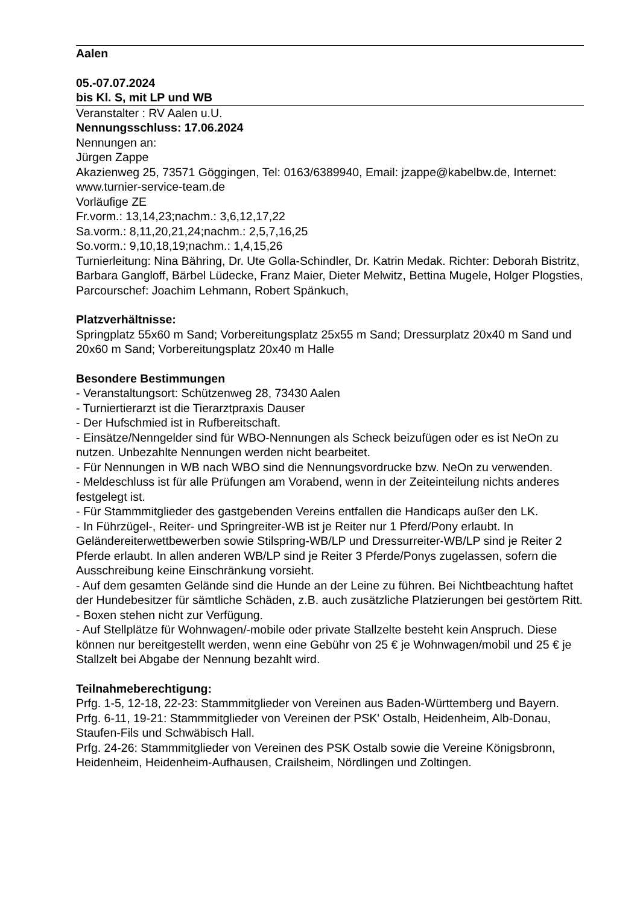Aalen
05.-07.07.2024
bis Kl. S, mit LP und WB
Veranstalter : RV Aalen u.U.
Nennungsschluss: 17.06.2024
Nennungen an:
Jürgen Zappe
Akazienweg 25, 73571 Göggingen, Tel: 0163/6389940, Email: jzappe@kabelbw.de, Internet: www.turnier-service-team.de
Vorläufige ZE
Fr.vorm.: 13,14,23;nachm.: 3,6,12,17,22
Sa.vorm.: 8,11,20,21,24;nachm.: 2,5,7,16,25
So.vorm.: 9,10,18,19;nachm.: 1,4,15,26
Turnierleitung: Nina Bähring, Dr. Ute Golla-Schindler, Dr. Katrin Medak. Richter: Deborah Bistritz, Barbara Gangloff, Bärbel Lüdecke, Franz Maier, Dieter Melwitz, Bettina Mugele, Holger Plogsties, Parcourschef: Joachim Lehmann, Robert Spänkuch,
Platzverhältnisse:
Springplatz 55x60 m Sand; Vorbereitungsplatz 25x55 m Sand; Dressurplatz 20x40 m Sand und 20x60 m Sand; Vorbereitungsplatz 20x40 m Halle
Besondere Bestimmungen
- Veranstaltungsort: Schützenweg 28, 73430 Aalen
- Turniertierarzt ist die Tierarztpraxis Dauser
- Der Hufschmied ist in Rufbereitschaft.
- Einsätze/Nenngelder sind für WBO-Nennungen als Scheck beizufügen oder es ist NeOn zu nutzen. Unbezahlte Nennungen werden nicht bearbeitet.
- Für Nennungen in WB nach WBO sind die Nennungsvordrucke bzw. NeOn zu verwenden.
- Meldeschluss ist für alle Prüfungen am Vorabend, wenn in der Zeiteinteilung nichts anderes festgelegt ist.
- Für Stammmitglieder des gastgebenden Vereins entfallen die Handicaps außer den LK.
- In Führzügel-, Reiter- und Springreiter-WB ist je Reiter nur 1 Pferd/Pony erlaubt. In Geländereiterwettbewerben sowie Stilspring-WB/LP und Dressurreiter-WB/LP sind je Reiter 2 Pferde erlaubt. In allen anderen WB/LP sind je Reiter 3 Pferde/Ponys zugelassen, sofern die Ausschreibung keine Einschränkung vorsieht.
- Auf dem gesamten Gelände sind die Hunde an der Leine zu führen. Bei Nichtbeachtung haftet der Hundebesitzer für sämtliche Schäden, z.B. auch zusätzliche Platzierungen bei gestörtem Ritt.
- Boxen stehen nicht zur Verfügung.
- Auf Stellplätze für Wohnwagen/-mobile oder private Stallzelte besteht kein Anspruch. Diese können nur bereitgestellt werden, wenn eine Gebühr von 25 € je Wohnwagen/mobil und 25 € je Stallzelt bei Abgabe der Nennung bezahlt wird.
Teilnahmeberechtigung:
Prfg. 1-5, 12-18, 22-23: Stammmitglieder von Vereinen aus Baden-Württemberg und Bayern.
Prfg. 6-11, 19-21: Stammmitglieder von Vereinen der PSK' Ostalb, Heidenheim, Alb-Donau, Staufen-Fils und Schwäbisch Hall.
Prfg. 24-26: Stammmitglieder von Vereinen des PSK Ostalb sowie die Vereine Königsbronn, Heidenheim, Heidenheim-Aufhausen, Crailsheim, Nördlingen und Zoltingen.